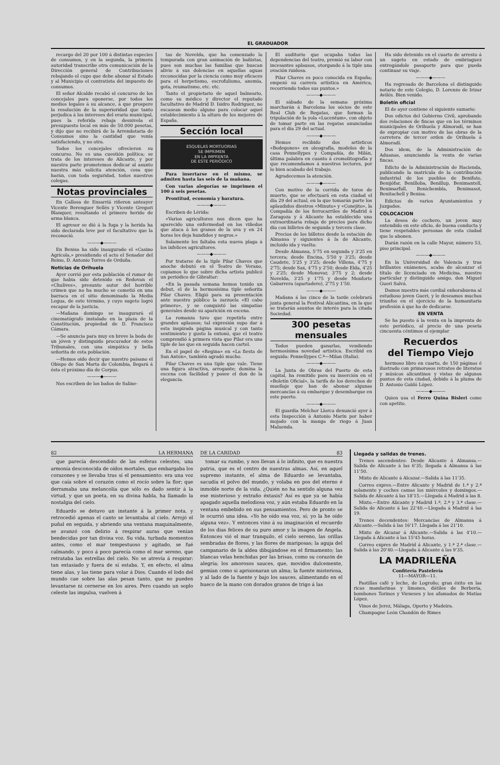EL GRADUADOR
recargo del 20 por 100 á distintas especies de consumos, y en la segunda, la primera autoridad transcribe otra comunicación de la Dirección general de Contribuciones rebajando el cupo que debe abonar al Estado y al Municipio el contratista del impuesto de consumos.
El señor Alcalde recabó el concurso de los concejales para oponerse, por todos los medios legales á su alcance, á que prospere la resolución de la superioridad que tanto perjudica á los intereses del erario municipal, pues la referida rebaja desnivela el presupuesto local en más de 50.000 pesetas, y dijo que no recibirá de la Arrendataria de Consumos sino la cantidad que venía satisfaciendo, y no otra.
Todos los concejales ofrecieron su concurso. No es una cuestión política; se trata de los intereses de Alicante, y por nuestra parte prometemos dedicar al asunto nuestra más solícita atención, cosa que harán, con toda seguridad, todos nuestros colegas.
Notas provinciales
En Callosa de Ensarriá riñeron anteayer Vicente Berenguer Sellés y Vicente Gregori Blanquer, resultando el primero herido de arma blanca.
El agresor se dió á la fuga y la herida ha sido declarada leve por el facultativo que la reconoció.
———◆———
En Benisa ha sido inaugurado el «Casino Agrícola,» presidiendo el acto el Senador del Reino, D. Antonio Torres de Orduña.
Noticias de Orihuela
Ayer corrió por esta población el rumor de que habia sido detenido en Redovan el «Chulives», presunto autor del horrible crimen que no ha mucho se cometió en una barraca en el sitio denominado la Media Legua, de este término, y cuyo sugeto logró escapar de la justicia.
—Mañana domingo se inaugurará el cinematógrafo instalado en la plaza de la Constitución, propiedad de D. Francisco Cámara.
—Se anuncia para muy en breve la boda de un jóven y distinguido procurador de estos Tribunales, con una simpática y bella señorita de esta población.
—Hemos oido decir que nuestro paisano el Obispo de San Marta de Colombia, llegará á ésta el próximo día de Corpus.
———◆———
Nos escriben de los baños de Saline-
tas de Novelda, que ha comenzado la temporada con gran animación de bañistas, pues son muchas las familias que buscan alivio á sus dolencias en aquellas aguas reconocidas por la ciencia como muy eficaces para el herpetismo, escrofulismo, anemia, gota, reumatismo, etc. etc.
Tanto el propietario de aquel balneario, como su médico y director el reputado facultativo de Madrid D. Isidro Rodriguez, no escasean medio alguno para colocar aquel establecimiento á la altura de los mejores de España.
Sección local
ESQUELAS MORTUORIAS
SE IMPRIMEN
EN LA IMPRENTA
DE ESTE PERIÓDICO
Para insertarse en el mismo, se admiten hasta las seis de la mañana.
Con varias alegorías se imprimen el 100 á seis pesetas.
Prontitud, economía y baratura.
———◆———
Escriben de Lérida:
«Varios agricultores nos dicen que ha aparecido una enfermedad en los viñedos que ataca á los granos de la uva y en 24 horas les deja hundidos y negros.»
Solamente les faltaba esta nueva plaga á los infelices agricultores.
———◆———
Por tratarse de la tiple Pilar Chaves que anoche debutó en el Teatro de Verano, copiamos lo que sobre dicha artista publicó un periódico de Gibraltar:
«En la pasada semana hemos tenido un debut, el de la hermosísima tiple señorita Pilar Chaves. Eligió para su presentación ante nuestro público la zarzuela «El cabo primero», y se conquistó las simpatías generales desde su aparición en escena.
La romanza tuvo que repetirla entre grandes aplausos; tal expresión supo dar á esta inspirada página musical y con tanto sentimiento y gusto la entonó, que el teatro comprendió á primera vista que Pilar era una tiple de las que en seguida hacen cartel.
En el papel de «Regina» en «La fiesta de San Antón», también agradó mucho.
Pilar Chaves es una tiple que vale. Tiene una figura atractiva, arrogante; domina la escena con facilidad y posee el don de la elegancia.
El auditorio que ocupaba todas las dependencias del teatro, premió su labor con incesantes aplausos, otorgando á la tiple una ovación ruidosa.
Pilar Chaves es poco conocida en España; empezó su carrera artística en América, recorriendo todos sus puntos.»
———◆———
El sábado de la semana próxima marcharán á Barcelona los sócios de este Real Club de Regatas, que forman la tripulación de la yola «Lucentum», con objeto de tomar parte en las regatas anunciadas para el día 29 del actual.
———◆———
Hemos recibido dos artísticos «Bodegones» en oleografía, modelos de la casa Pennellypes y Compañía, de Milán, última palabra en cuanto á cromolitografía y que recomendamos á nuestros lectores, por lo bien acabado del trabajo.
Agradecemos la atención.
———◆———
Con motivo de la corrida de toros de muerte, que se efectuará en esta ciudad el día 29 del actual, en la que tomarán parte los aplaudidos diestros «Minuto» y «Conejito», la Compañía de los ferrocarriles de Madrid á Zaragoza y á Alicante ha establecido una extraordinaria rebaja de precios para dicho día con billetes de segunda y tercera clase.
Precios de los billetes desde la estación de Almansa y siguientes á la de Alicante, incluido ida y vuelta:
Desde Almansa, 5'75 en segunda y 3'25 en tercera; desde Encina, 5'50 y 3'25; desde Caudete, 5'25 y 3'25; desde Villena, 4'75 y 2'75; desde Sax, 4'75 y 2'50; desde Elda, 4'25 y 2'25; desde Monovar, 3'75 y 2; desde Novelda, 3'25 y 1'75 y desde Monforte Gabarrera (apartadero), 2'75 y 1'50.
———◆———
Mañana á las cinco de la tarde celebrará junta general la Festival Alicantina, en la que se tratarán asuntos de interés para la citada Sociedad.
300 pesetas mensuales
Todos pueden ganarlas, vendiendo hermosísima novedad artística. Escribid en seguida: Pennellypes C.ª—Milan (Italia).
———◆———
La Junta de Obras del Puerto de esta capital, ha remitido para su inserción en el «Boletín Oficial», la tarifa de los derechos de muellaje que han de abonar algunas mercancías á su embarque y desembarque en este puerto.
———◆———
El guardia Melchor Llorca denunció ayer á esta Inspección á Antonio Marín por haber mojado con la manga de riego á Juan Maluenda.
Ha sido detenido en el cuarto de arresto á un sugeto en estado de embriaguez entregándole pasaporte para que pueda continuar su viaje.
———◆———
Ha regresado de Barcelona el distinguido notario de este Colegio, D. Lorenzo de Irizar Avilés. Bien venido.
Boletín oficial
El de ayer contiene el siguiente sumario:
Dos edictos del Gobierno Civil, aprobando dos relaciones de fincas que en los términos municipales de Orihuela y Almoradí, se han de expropiar con motivo de las obras de la carretera de tercer orden de Orihuela á Almoradí.
Dos idem, de la Administración de Aduanas, anunciando la venta de varias fincas.
Edicto de la Administración de Hacienda, publicando la matrícula de la contribución industrial de los pueblos de Benifato, Benijófar, Benilloba, Benillup, Benimantell, Benimarfull, Benichembla, Benimasot, Benitachell y Benisa.
Edictos de varios Ayuntamientos y Juzgados.
COLOCACION
La desea de cochero, un joven muy entendido en este oficio, de buena conducta y tiene respetables personas de esta ciudad que lo abonen.
Darán razón en la calle Mayor, número 53, piso principal.
———◆———
En la Universidad de Valencia y tras brillantes exámenes, acaba de alcanzar el título de licenciado en Medicina, nuestro particular y distinguido amigo, don Miguel Gueri Salvá.
Damos nuestra más cordial enhorabuena al estudioso joven Gueri, y le deseamos muchos triunfos en el ejercicio de la humanitaria profesión á que ha de dedicarse.
EN VENTA
Se ha puesto á la venta en la imprenta de este periódico, al precio de una peseta cincuenta céntimos el ejemplar
Recuerdos
del Tiempo Viejo
hermoso libro en cuarto, de 150 páginas é ilustrado con primorosos retratos de literatos y músicos alicantinos y vistas de algunos puntos de esta ciudad, debido á la pluma de D. Antonio Galdó López.
———◆———
Quien usa el Ferro Quina Bisleri come con apetito.
82 LA HERMANA
que parecía descendido de las esferas celestes, una armonía desconocida de oídos mortales, que embargaba los corazones y se llevaba tras sí el pensamiento: era una voz que caía sobre el corazón como el rocío sobre la flor; que derramaba una melancolía que sólo es dado sentir á la virtud, y que un poeta, en su divina habla, ha llamado la nostalgia del cielo.
Eduardo se detuvo un instante á la primer nota, y retrocedió apenas el canto se levantaba al cielo. Arrojó el puñal en seguida, y abriendo una ventana maquinalmente, se avanzó con delirio á respirar auras que venían bendecidas por tan divina voz. Su vida, turbada momentos antes, como el mar tempestuoso y agitado, se fué calmando, y poco á poco parecía como el mar sereno, que retrataba las estrellas del cielo. No se atrevía á respirar: tan extasiado y fuera de sí estaba. Y, en efecto, el alma tiene alas, y las tiene para volar á Dios. Cuando el lodo del mundo cae sobre las alas pesan tanto, que no pueden levantarse ni cernerse en los aires. Pero cuando un soplo celeste las impulsa, vuelven á
DE LA CARIDAD 83
tomar su rumbo, y nos llevan á lo infinito, que es nuestra patria, que es el centro de nuestras almas. Así, en aquel supremo instante, el alma de Eduardo se levantaba, sacudía el polvo del mundo, y volaba en pos del eterno é inmoble norte de la vida. ¿Quién no ha sentido alguna vez ese misterioso y extraño éxtasis? Así es que ya se había apagado aquella melodiosa voz, y aún estaba Eduardo en la ventana embebido en sus pensamientos. Pero de pronto se le ocurrió una idea. «Yo he oído esa voz, sí; yo la he oído alguna vez». Y entonces vino á su imaginación el recuerdo de los dias felices de su puro amor y la imagen de Angela. Entonces vió el mar tranquilo, el cielo sereno, las orillas sembradas de flores, y las flores de mariposas; la aguja del campanario de la aldea dibujándose en el firmamento; las blancas velas henchidas por las brisas, como su corazón de alegría; los amorosos sauces, que, movidos dulcemente, gemían como si aprisionaran un alma; la fuente misteriosa, y al lado de la fuente y bajo los sauces, alimentando en el hueco de la mano con dorados granos de trigo á las
Llegada y salidas de trenes.
Trenes ascendentes: Desde Alicante á Almansa.—Salida de Alicante á las 6'35; llegada á Almansa á las 11'50.
Mixto de Alicante á Alcazar.—Salida á las 11'35.
Correo expres.—Entre Alicante y Madrid de 1.ª y 2.ª solamente y coches camas los miércoles y domingos.—Salida de Alicante á las 18'15.—Llegada á Madrid á las 8.
Mixto.—Entre Alicante y Madrid 1.ª, 2.ª y 3.ª clase.—Salida de Alicante á las 22'40.—Llegada á Madrid á las 19.
Trenes decendentes: Mercancías de Almansa á Alicante.—Salida á las 16'17. Llegada á las 21'10.
Mixto de Alcazar á Alicante.—Salida á las 4'10.—Llegada á Alicante á las 15'45 horas.
Correo expres de Madrid á Alicante, y 1.ª 2.ª clase.—Salida á las 20'40.—Llegada á Alicante á las 9'35.
LA MADRILEÑA
Confitería Pastelería
11—MAYOR—11.
Pastillas café y leche, de Logroño; gran éxito en las ricas mandarinas y limones, dátiles de Berbería, bombones Torinos y Vieneses y los afamados de Matías López.
Vinos de Jerez, Málaga, Oporto y Madeira.
Champagne León Chandón de Rimes